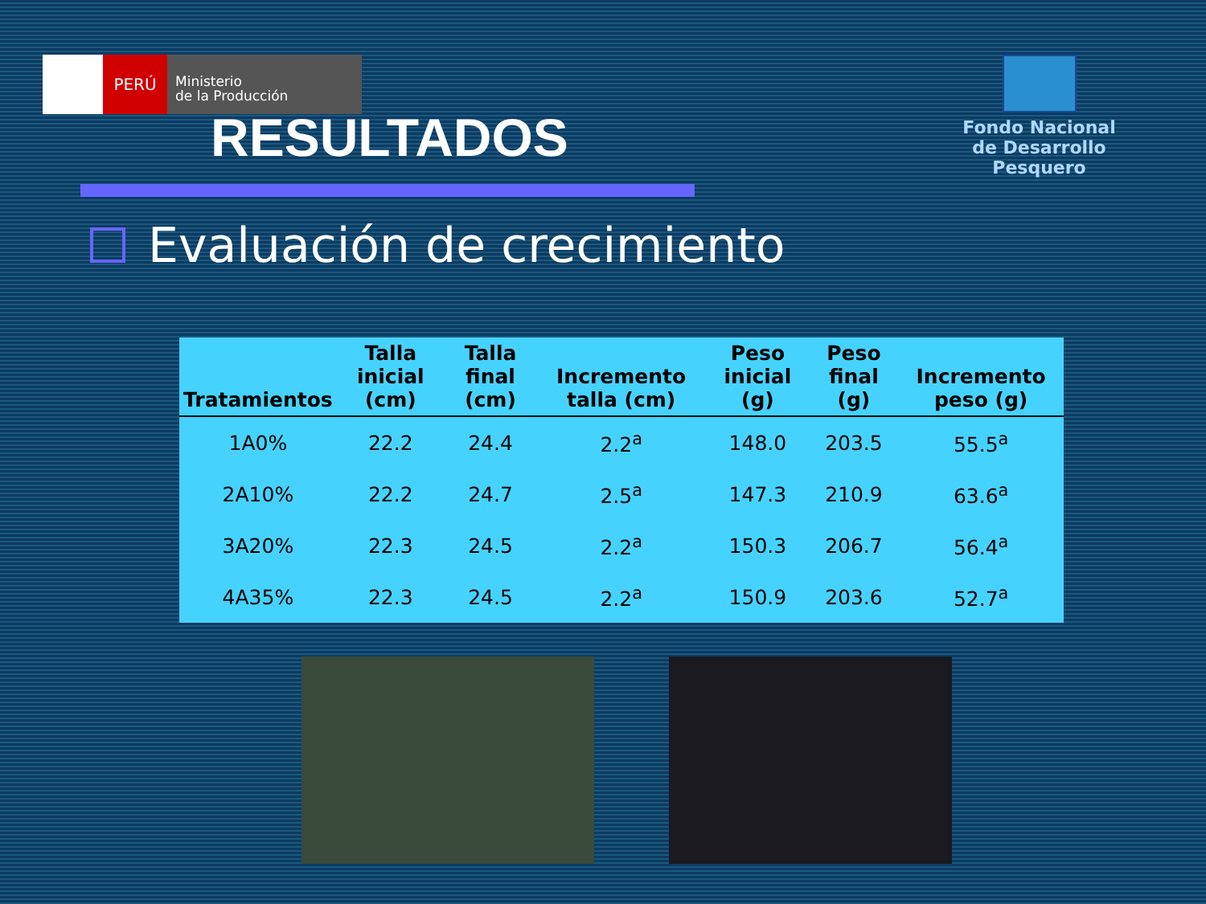PERÚ
Ministerio
de la Producción
Fondo Nacional
de Desarrollo Pesquero
RESULTADOS
Evaluación de crecimiento
| Tratamientos | Talla inicial (cm) | Talla final (cm) | Incremento talla (cm) | Peso inicial (g) | Peso final (g) | Incremento peso (g) |
| --- | --- | --- | --- | --- | --- | --- |
| 1A0% | 22.2 | 24.4 | 2.2<sup>a</sup> | 148.0 | 203.5 | 55.5<sup>a</sup> |
| 2A10% | 22.2 | 24.7 | 2.5<sup>a</sup> | 147.3 | 210.9 | 63.6<sup>a</sup> |
| 3A20% | 22.3 | 24.5 | 2.2<sup>a</sup> | 150.3 | 206.7 | 56.4<sup>a</sup> |
| 4A35% | 22.3 | 24.5 | 2.2<sup>a</sup> | 150.9 | 203.6 | 52.7<sup>a</sup> |